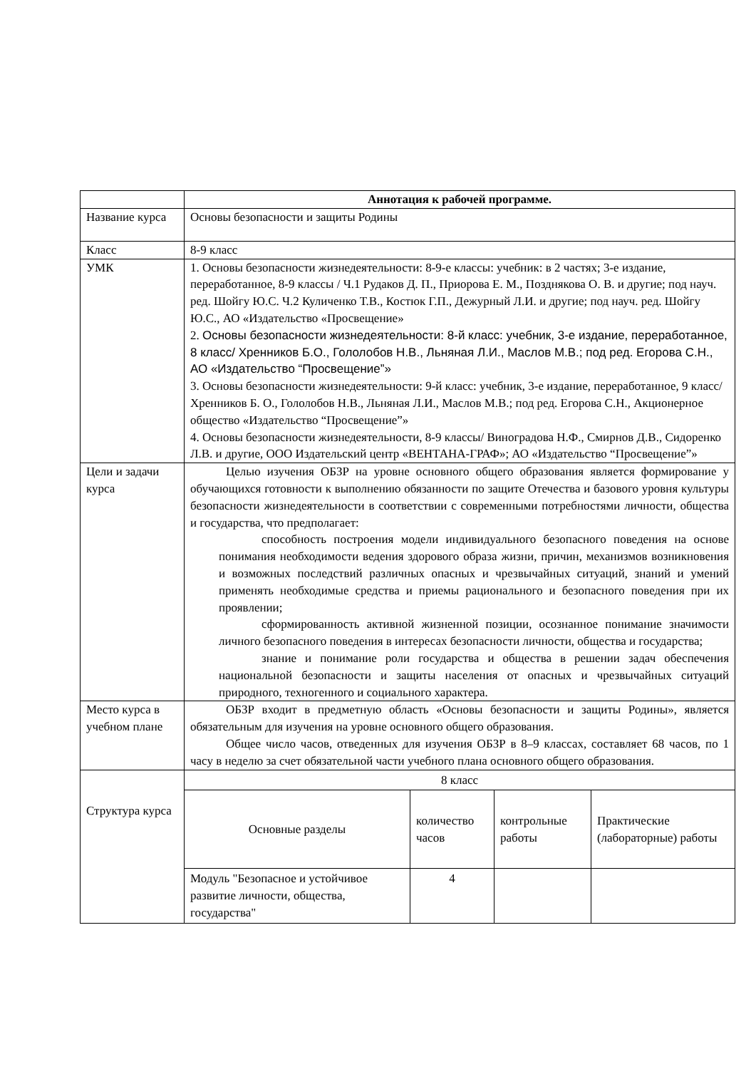| | Аннотация к рабочей программе. |
| Название курса | Основы безопасности и защиты Родины |
| Класс | 8-9 класс |
| УМК | 1. Основы безопасности жизнедеятельности: 8-9-е классы: учебник: в 2 частях; 3-е издание, переработанное, 8-9 классы / Ч.1 Рудаков Д. П., Приорова Е. М., Позднякова О. В. и другие; под науч. ред. Шойгу Ю.С. Ч.2 Куличенко Т.В., Костюк Г.П., Дежурный Л.И. и другие; под науч. ред. Шойгу Ю.С., АО «Издательство «Просвещение» 2. Основы безопасности жизнедеятельности: 8-й класс: учебник, 3-е издание, переработанное, 8 класс/ Хренников Б.О., Гололобов Н.В., Льняная Л.И., Маслов М.В.; под ред. Егорова С.Н., АО «Издательство “Просвещение”» 3. Основы безопасности жизнедеятельности: 9-й класс: учебник, 3-е издание, переработанное, 9 класс/ Хренников Б. О., Гололобов Н.В., Льняная Л.И., Маслов М.В.; под ред. Егорова С.Н., Акционерное общество «Издательство “Просвещение”» 4. Основы безопасности жизнедеятельности, 8-9 классы/ Виноградова Н.Ф., Смирнов Д.В., Сидоренко Л.В. и другие, ООО Издательский центр «ВЕНТАНА-ГРАФ»; АО «Издательство “Просвещение”» |
| Цели и задачи курса | Целью изучения ОБЗР на уровне основного общего образования является формирование у обучающихся готовности к выполнению обязанности по защите Отечества и базового уровня культуры безопасности жизнедеятельности в соответствии с современными потребностями личности, общества и государства, что предполагает: способность построения модели индивидуального безопасного поведения на основе понимания необходимости ведения здорового образа жизни, причин, механизмов возникновения и возможных последствий различных опасных и чрезвычайных ситуаций, знаний и умений применять необходимые средства и приемы рационального и безопасного поведения при их проявлении; сформированность активной жизненной позиции, осознанное понимание значимости личного безопасного поведения в интересах безопасности личности, общества и государства; знание и понимание роли государства и общества в решении задач обеспечения национальной безопасности и защиты населения от опасных и чрезвычайных ситуаций природного, техногенного и социального характера. |
| Место курса в учебном плане | ОБЗР входит в предметную область «Основы безопасности и защиты Родины», является обязательным для изучения на уровне основного общего образования. Общее число часов, отведенных для изучения ОБЗР в 8–9 классах, составляет 68 часов, по 1 часу в неделю за счет обязательной части учебного плана основного общего образования. |
| Структура курса | / 8 класс / / / / / Основные разделы / количество часов / контрольные работы / Практические (лабораторные) работы / / Модуль "Безопасное и устойчивое развитие личности, общества, государства" / 4 / / / |